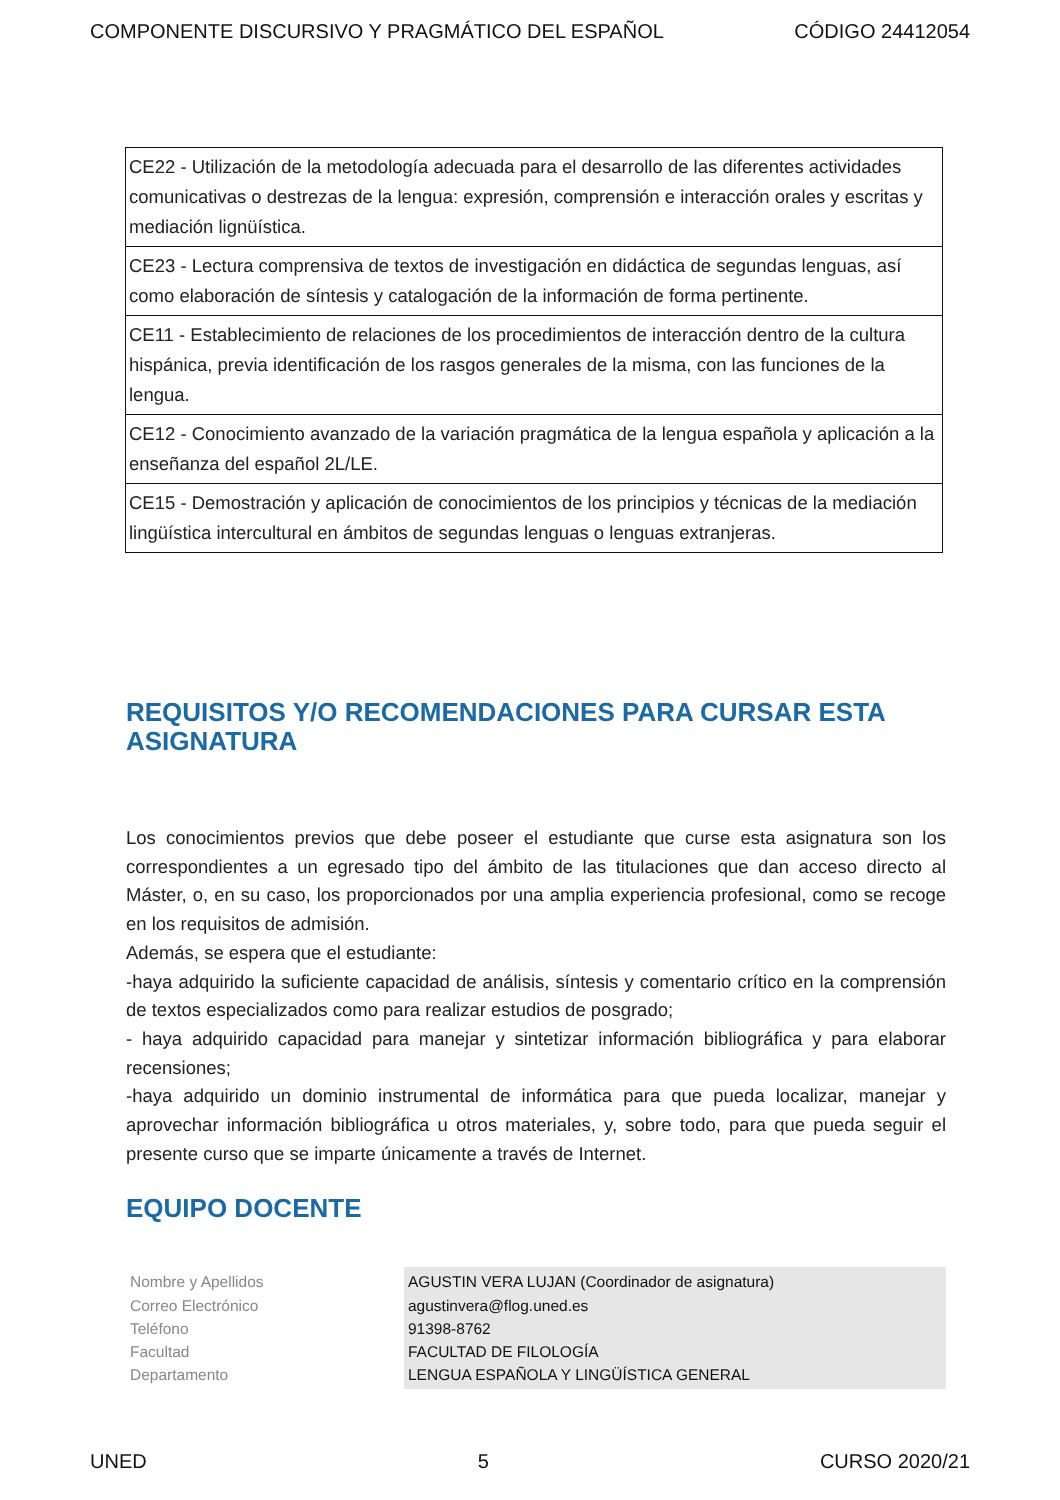COMPONENTE DISCURSIVO Y PRAGMÁTICO DEL ESPAÑOL CÓDIGO 24412054
| CE22 - Utilización de la metodología adecuada para el desarrollo de las diferentes actividades comunicativas o destrezas de la lengua: expresión, comprensión e interacción orales y escritas y mediación lignüística. |
| CE23 - Lectura comprensiva de textos de investigación en didáctica de segundas lenguas, así como elaboración de síntesis y catalogación de la información de forma pertinente. |
| CE11 - Establecimiento de relaciones de los procedimientos de interacción dentro de la cultura hispánica, previa identificación de los rasgos generales de la misma, con las funciones de la lengua. |
| CE12 - Conocimiento avanzado de la variación pragmática de la lengua española y aplicación a la enseñanza del español 2L/LE. |
| CE15 - Demostración y aplicación de conocimientos de los principios y técnicas de la mediación lingüística intercultural en ámbitos de segundas lenguas o lenguas extranjeras. |
REQUISITOS Y/O RECOMENDACIONES PARA CURSAR ESTA ASIGNATURA
Los conocimientos previos que debe poseer el estudiante que curse esta asignatura son los correspondientes a un egresado tipo del ámbito de las titulaciones que dan acceso directo al Máster, o, en su caso, los proporcionados por una amplia experiencia profesional, como se recoge en los requisitos de admisión.
Además, se espera que el estudiante:
-haya adquirido la suficiente capacidad de análisis, síntesis y comentario crítico en la comprensión de textos especializados como para realizar estudios de posgrado;
- haya adquirido capacidad para manejar y sintetizar información bibliográfica y para elaborar recensiones;
-haya adquirido un dominio instrumental de informática para que pueda localizar, manejar y aprovechar información bibliográfica u otros materiales, y, sobre todo, para que pueda seguir el presente curso que se imparte únicamente a través de Internet.
EQUIPO DOCENTE
Nombre y Apellidos
Correo Electrónico
Teléfono
Facultad
Departamento
AGUSTIN VERA LUJAN (Coordinador de asignatura)
agustinvera@flog.uned.es
91398-8762
FACULTAD DE FILOLOGÍA
LENGUA ESPAÑOLA Y LINGÜÍSTICA GENERAL
UNED 5 CURSO 2020/21